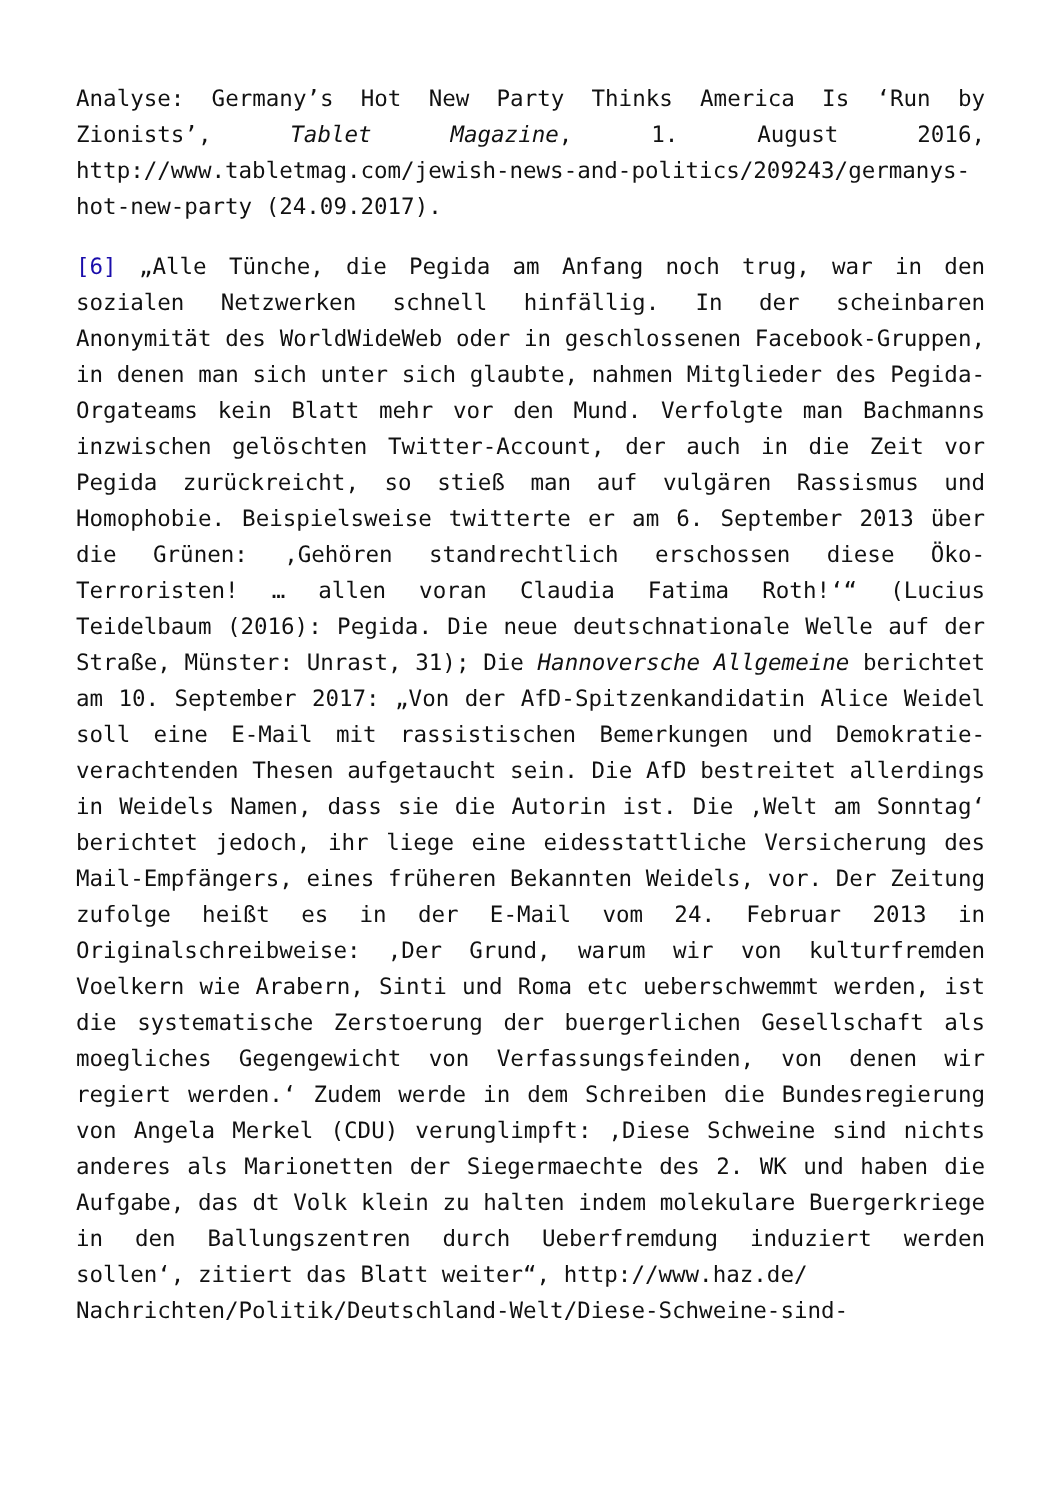Analyse: Germany’s Hot New Party Thinks America Is ‘Run by Zionists’, Tablet Magazine, 1. August 2016, http://www.tabletmag.com/jewish-news-and-politics/209243/germanys-hot-new-party (24.09.2017).
[6] „Alle Tünche, die Pegida am Anfang noch trug, war in den sozialen Netzwerken schnell hinfällig. In der scheinbaren Anonymität des WorldWideWeb oder in geschlossenen Facebook-Gruppen, in denen man sich unter sich glaubte, nahmen Mitglieder des Pegida-Orgateams kein Blatt mehr vor den Mund. Verfolgte man Bachmanns inzwischen gelöschten Twitter-Account, der auch in die Zeit vor Pegida zurückreicht, so stieß man auf vulgären Rassismus und Homophobie. Beispielsweise twitterte er am 6. September 2013 über die Grünen: ‚Gehören standrechtlich erschossen diese Öko-Terroristen! … allen voran Claudia Fatima Roth!‘“ (Lucius Teidelbaum (2016): Pegida. Die neue deutschnationale Welle auf der Straße, Münster: Unrast, 31); Die Hannoversche Allgemeine berichtet am 10. September 2017: „Von der AfD-Spitzenkandidatin Alice Weidel soll eine E-Mail mit rassistischen Bemerkungen und Demokratie-verachtenden Thesen aufgetaucht sein. Die AfD bestreitet allerdings in Weidels Namen, dass sie die Autorin ist. Die ‚Welt am Sonntag‘ berichtet jedoch, ihr liege eine eidesstattliche Versicherung des Mail-Empfängers, eines früheren Bekannten Weidels, vor. Der Zeitung zufolge heißt es in der E-Mail vom 24. Februar 2013 in Originalschreibweise: ‚Der Grund, warum wir von kulturfremden Voelkern wie Arabern, Sinti und Roma etc ueberschwemmt werden, ist die systematische Zerstoerung der buergerlichen Gesellschaft als moegliches Gegengewicht von Verfassungsfeinden, von denen wir regiert werden.‘ Zudem werde in dem Schreiben die Bundesregierung von Angela Merkel (CDU) verunglimpft: ‚Diese Schweine sind nichts anderes als Marionetten der Siegermaechte des 2. WK und haben die Aufgabe, das dt Volk klein zu halten indem molekulare Buergerkriege in den Ballungszentren durch Ueberfremdung induziert werden sollen‘, zitiert das Blatt weiter“, http://www.haz.de/
Nachrichten/Politik/Deutschland-Welt/Diese-Schweine-sind-